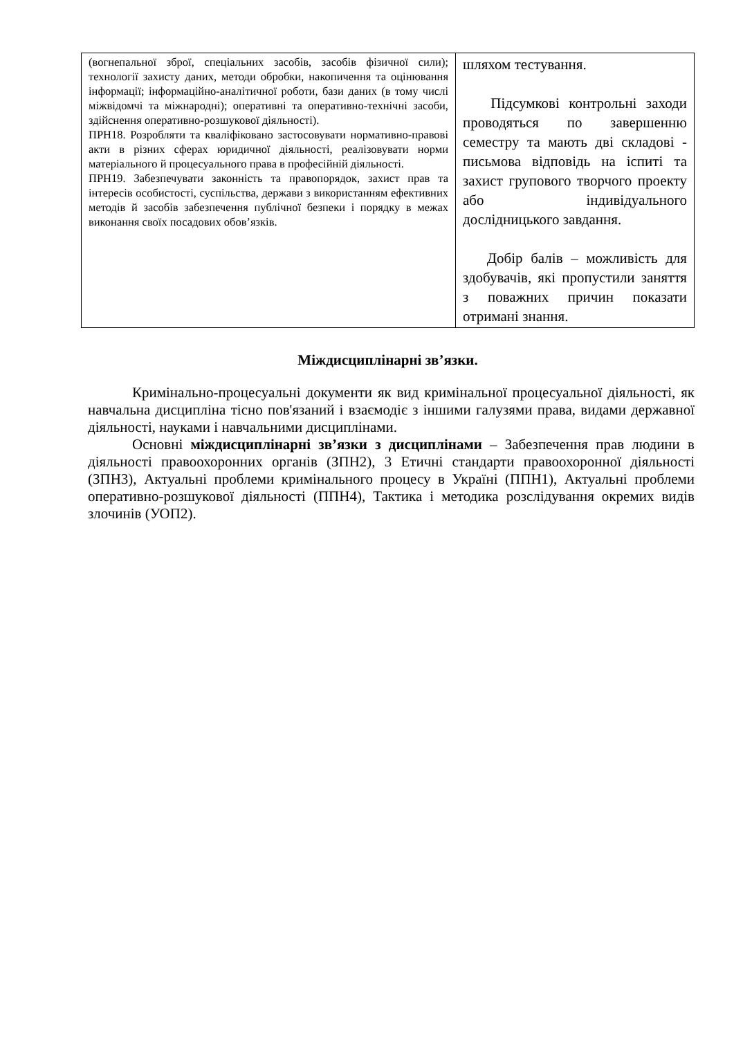| (вогнепальної зброї, спеціальних засобів, засобів фізичної сили); технології захисту даних, методи обробки, накопичення та оцінювання інформації; інформаційно-аналітичної роботи, бази даних (в тому числі міжвідомчі та міжнародні); оперативні та оперативно-технічні засоби, здійснення оперативно-розшукової діяльності). ПРН18. Розробляти та кваліфіковано застосовувати нормативно-правові акти в різних сферах юридичної діяльності, реалізовувати норми матеріального й процесуального права в професійній діяльності. ПРН19. Забезпечувати законність та правопорядок, захист прав та інтересів особистості, суспільства, держави з використанням ефективних методів й засобів забезпечення публічної безпеки і порядку в межах виконання своїх посадових обов’язків. | шляхом тестування. Підсумкові контрольні заходи проводяться по завершенню семестру та мають дві складові - письмова відповідь на іспиті та захист групового творчого проекту або індивідуального дослідницького завдання. Добір балів – можливість для здобувачів, які пропустили заняття з поважних причин показати отримані знання. |
Міждисциплінарні зв’язки.
Кримінально-процесуальні документи як вид кримінальної процесуальної діяльності, як навчальна дисципліна тісно пов'язаний і взаємодіє з іншими галузями права, видами державної діяльності, науками і навчальними дисциплінами.
Основні міждисциплінарні зв’язки з дисциплінами – Забезпечення прав людини в діяльності правоохоронних органів (ЗПН2), 3 Етичні стандарти правоохоронної діяльності (ЗПН3), Актуальні проблеми кримінального процесу в Україні (ППН1), Актуальні проблеми оперативно-розшукової діяльності (ППН4), Тактика і методика розслідування окремих видів злочинів (УОП2).